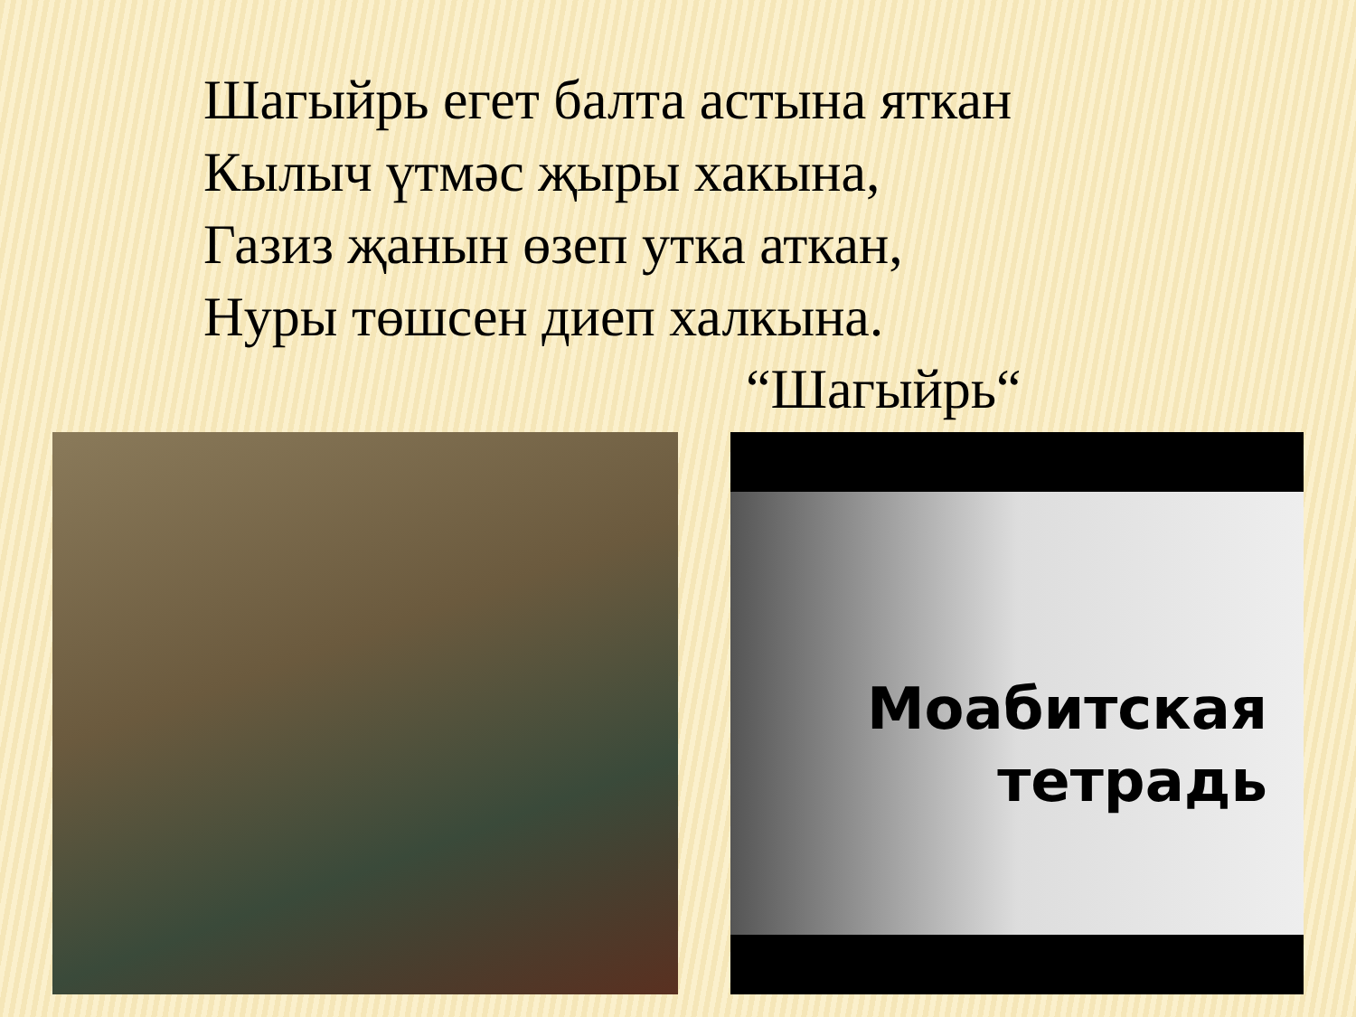Шагыйрь егет балта астына яткан
Кылыч үтмәс җыры хакына,
Газиз җанын өзеп утка аткан,
Нуры төшсен диеп халкына.
“Шагыйрь“
Моабитская
тетрадь